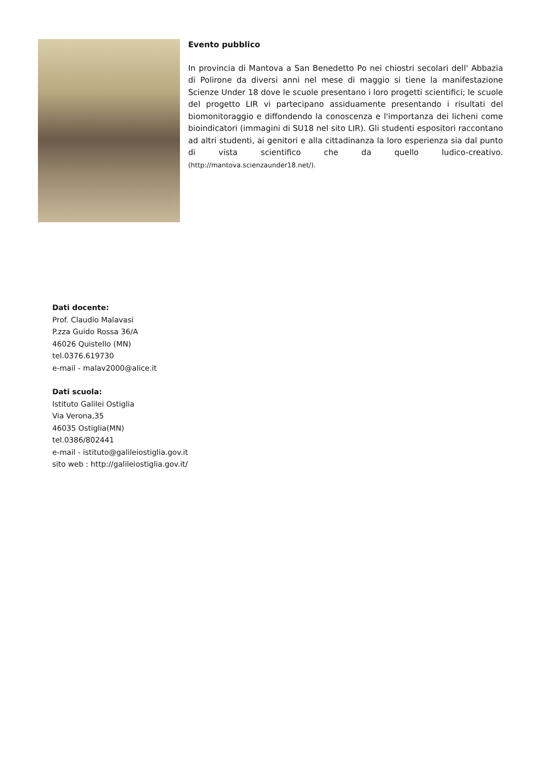Evento pubblico
In provincia di Mantova a San Benedetto Po nei chiostri secolari dell' Abbazia di Polirone da diversi anni nel mese di maggio si tiene la manifestazione Scienze Under 18 dove le scuole presentano i loro progetti scientifici; le scuole del progetto LIR vi partecipano assiduamente presentando i risultati del biomonitoraggio e diffondendo la conoscenza e l'importanza dei licheni come bioindicatori (immagini di SU18 nel sito LIR). Gli studenti espositori raccontano ad altri studenti, ai genitori e alla cittadinanza la loro esperienza sia dal punto di vista scientifico che da quello ludico-creativo. (http://mantova.scienzaunder18.net/).
Dati docente:
Prof. Claudio Malavasi
P.zza Guido Rossa 36/A
46026 Quistello (MN)
tel.0376.619730
e-mail - malav2000@alice.it
Dati scuola:
Istituto Galilei Ostiglia
Via Verona,35
46035 Ostiglia(MN)
tel.0386/802441
e-mail - istituto@galileiostiglia.gov.it
sito web : http://galileiostiglia.gov.it/